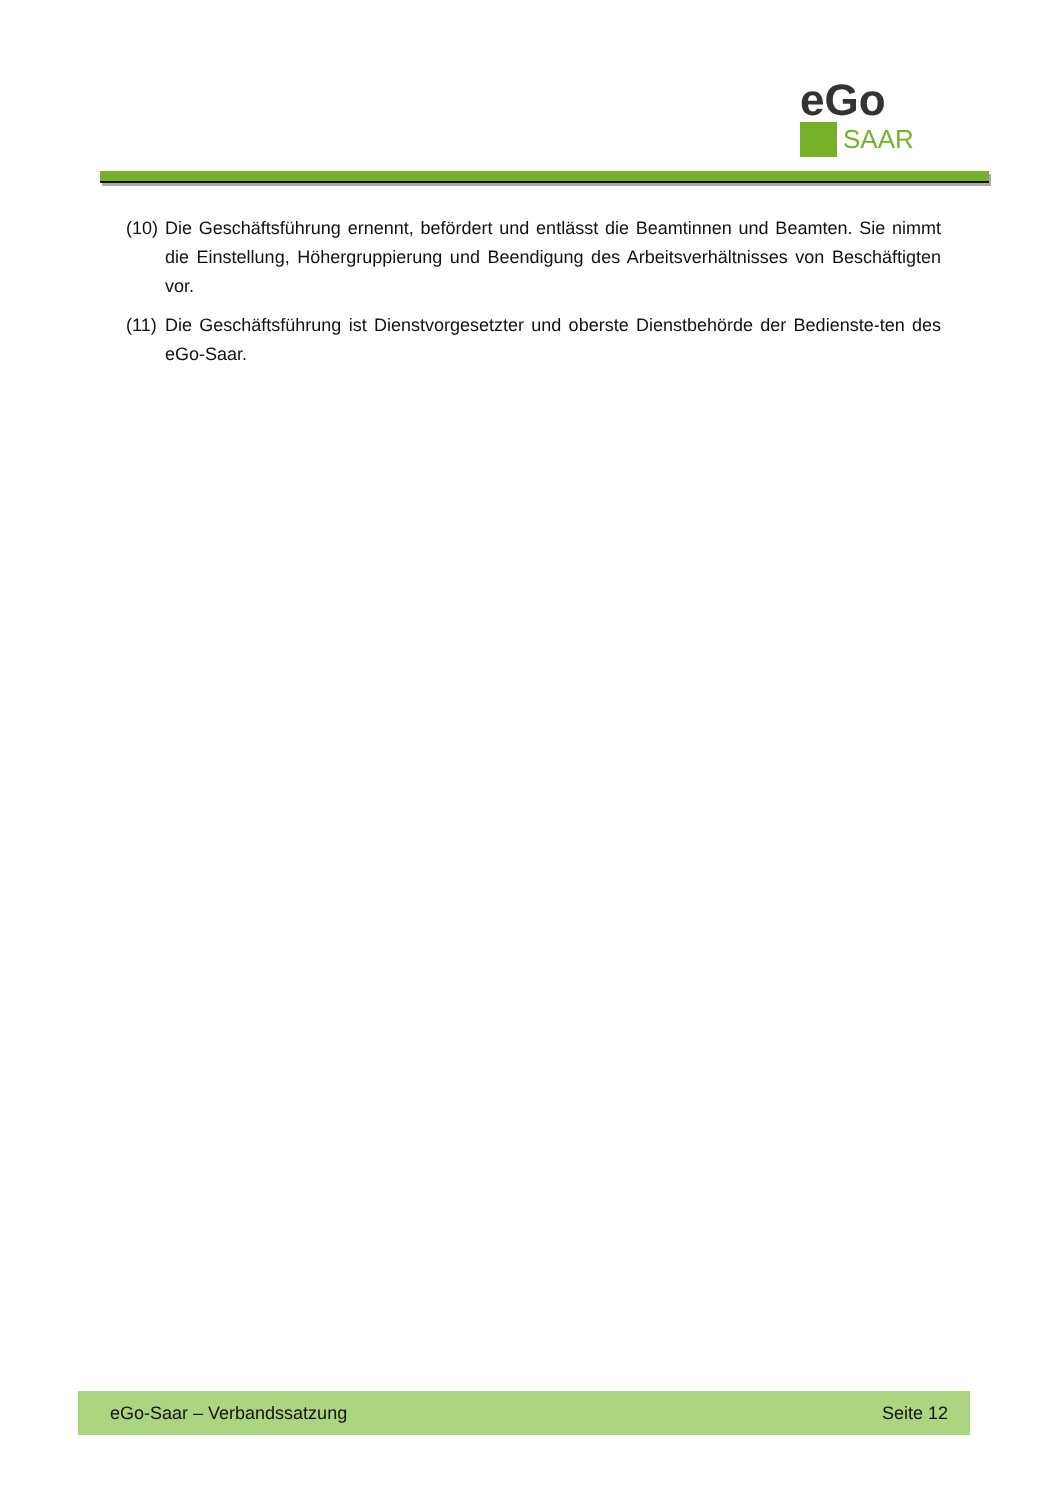eGo
SAAR
(10) Die Geschäftsführung ernennt, befördert und entlässt die Beamtinnen und Beamten. Sie nimmt die Einstellung, Höhergruppierung und Beendigung des Arbeitsverhältnisses von Beschäftigten vor.
(11) Die Geschäftsführung ist Dienstvorgesetzter und oberste Dienstbehörde der Bedienste-ten des eGo-Saar.
eGo-Saar – Verbandssatzung Seite 12